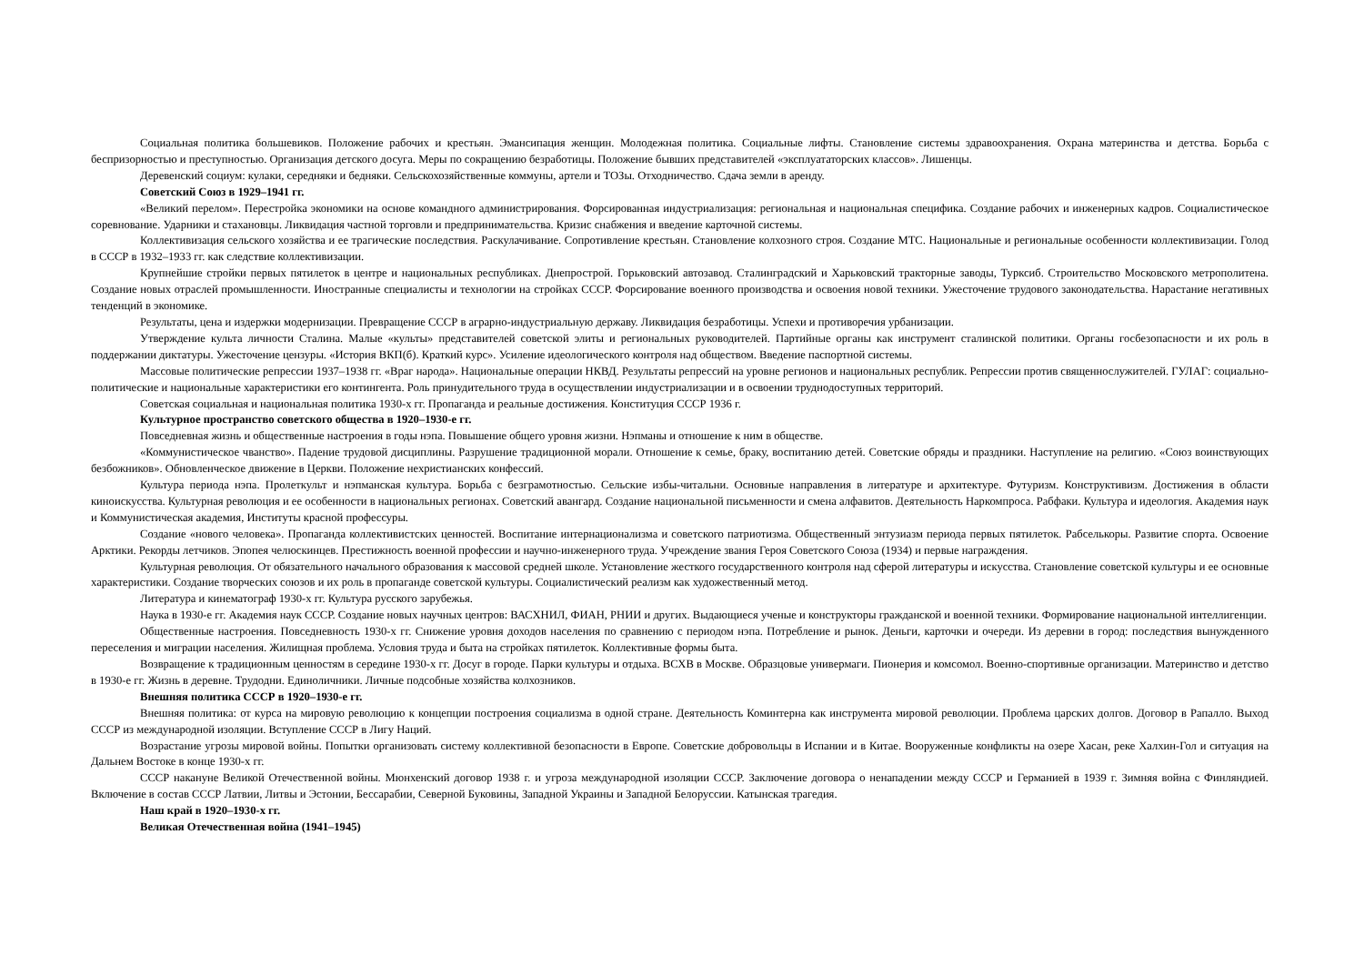Социальная политика большевиков. Положение рабочих и крестьян. Эмансипация женщин. Молодежная политика. Социальные лифты. Становление системы здравоохранения. Охрана материнства и детства. Борьба с беспризорностью и преступностью. Организация детского досуга. Меры по сокращению безработицы. Положение бывших представителей «эксплуататорских классов». Лишенцы.
Деревенский социум: кулаки, середняки и бедняки. Сельскохозяйственные коммуны, артели и ТОЗы. Отходничество. Сдача земли в аренду.
Советский Союз в 1929–1941 гг.
«Великий перелом». Перестройка экономики на основе командного администрирования. Форсированная индустриализация: региональная и национальная специфика. Создание рабочих и инженерных кадров. Социалистическое соревнование. Ударники и стахановцы. Ликвидация частной торговли и предпринимательства. Кризис снабжения и введение карточной системы.
Коллективизация сельского хозяйства и ее трагические последствия. Раскулачивание. Сопротивление крестьян. Становление колхозного строя. Создание МТС. Национальные и региональные особенности коллективизации. Голод в СССР в 1932–1933 гг. как следствие коллективизации.
Крупнейшие стройки первых пятилеток в центре и национальных республиках. Днепрострой. Горьковский автозавод. Сталинградский и Харьковский тракторные заводы, Турксиб. Строительство Московского метрополитена. Создание новых отраслей промышленности. Иностранные специалисты и технологии на стройках СССР. Форсирование военного производства и освоения новой техники. Ужесточение трудового законодательства. Нарастание негативных тенденций в экономике.
Результаты, цена и издержки модернизации. Превращение СССР в аграрно-индустриальную державу. Ликвидация безработицы. Успехи и противоречия урбанизации.
Утверждение культа личности Сталина. Малые «культы» представителей советской элиты и региональных руководителей. Партийные органы как инструмент сталинской политики. Органы госбезопасности и их роль в поддержании диктатуры. Ужесточение цензуры. «История ВКП(б). Краткий курс». Усиление идеологического контроля над обществом. Введение паспортной системы.
Массовые политические репрессии 1937–1938 гг. «Враг народа». Национальные операции НКВД. Результаты репрессий на уровне регионов и национальных республик. Репрессии против священнослужителей. ГУЛАГ: социально-политические и национальные характеристики его контингента. Роль принудительного труда в осуществлении индустриализации и в освоении труднодоступных территорий.
Советская социальная и национальная политика 1930-х гг. Пропаганда и реальные достижения. Конституция СССР 1936 г.
Культурное пространство советского общества в 1920–1930-е гг.
Повседневная жизнь и общественные настроения в годы нэпа. Повышение общего уровня жизни. Нэпманы и отношение к ним в обществе.
«Коммунистическое чванство». Падение трудовой дисциплины. Разрушение традиционной морали. Отношение к семье, браку, воспитанию детей. Советские обряды и праздники. Наступление на религию. «Союз воинствующих безбожников». Обновленческое движение в Церкви. Положение нехристианских конфессий.
Культура периода нэпа. Пролеткульт и нэпманская культура. Борьба с безграмотностью. Сельские избы-читальни. Основные направления в литературе и архитектуре. Футуризм. Конструктивизм. Достижения в области киноискусства. Культурная революция и ее особенности в национальных регионах. Советский авангард. Создание национальной письменности и смена алфавитов. Деятельность Наркомпроса. Рабфаки. Культура и идеология. Академия наук и Коммунистическая академия, Институты красной профессуры.
Создание «нового человека». Пропаганда коллективистских ценностей. Воспитание интернационализма и советского патриотизма. Общественный энтузиазм периода первых пятилеток. Рабселькоры. Развитие спорта. Освоение Арктики. Рекорды летчиков. Эпопея челюскинцев. Престижность военной профессии и научно-инженерного труда. Учреждение звания Героя Советского Союза (1934) и первые награждения.
Культурная революция. От обязательного начального образования к массовой средней школе. Установление жесткого государственного контроля над сферой литературы и искусства. Становление советской культуры и ее основные характеристики. Создание творческих союзов и их роль в пропаганде советской культуры. Социалистический реализм как художественный метод.
Литература и кинематограф 1930-х гг. Культура русского зарубежья.
Наука в 1930-е гг. Академия наук СССР. Создание новых научных центров: ВАСХНИЛ, ФИАН, РНИИ и других. Выдающиеся ученые и конструкторы гражданской и военной техники. Формирование национальной интеллигенции.
Общественные настроения. Повседневность 1930-х гг. Снижение уровня доходов населения по сравнению с периодом нэпа. Потребление и рынок. Деньги, карточки и очереди. Из деревни в город: последствия вынужденного переселения и миграции населения. Жилищная проблема. Условия труда и быта на стройках пятилеток. Коллективные формы быта.
Возвращение к традиционным ценностям в середине 1930-х гг. Досуг в городе. Парки культуры и отдыха. ВСХВ в Москве. Образцовые универмаги. Пионерия и комсомол. Военно-спортивные организации. Материнство и детство в 1930-е гг. Жизнь в деревне. Трудодни. Единоличники. Личные подсобные хозяйства колхозников.
Внешняя политика СССР в 1920–1930-е гг.
Внешняя политика: от курса на мировую революцию к концепции построения социализма в одной стране. Деятельность Коминтерна как инструмента мировой революции. Проблема царских долгов. Договор в Рапалло. Выход СССР из международной изоляции. Вступление СССР в Лигу Наций.
Возрастание угрозы мировой войны. Попытки организовать систему коллективной безопасности в Европе. Советские добровольцы в Испании и в Китае. Вооруженные конфликты на озере Хасан, реке Халхин-Гол и ситуация на Дальнем Востоке в конце 1930-х гг.
СССР накануне Великой Отечественной войны. Мюнхенский договор 1938 г. и угроза международной изоляции СССР. Заключение договора о ненападении между СССР и Германией в 1939 г. Зимняя война с Финляндией. Включение в состав СССР Латвии, Литвы и Эстонии, Бессарабии, Северной Буковины, Западной Украины и Западной Белоруссии. Катынская трагедия.
Наш край в 1920–1930-х гг.
Великая Отечественная война (1941–1945)